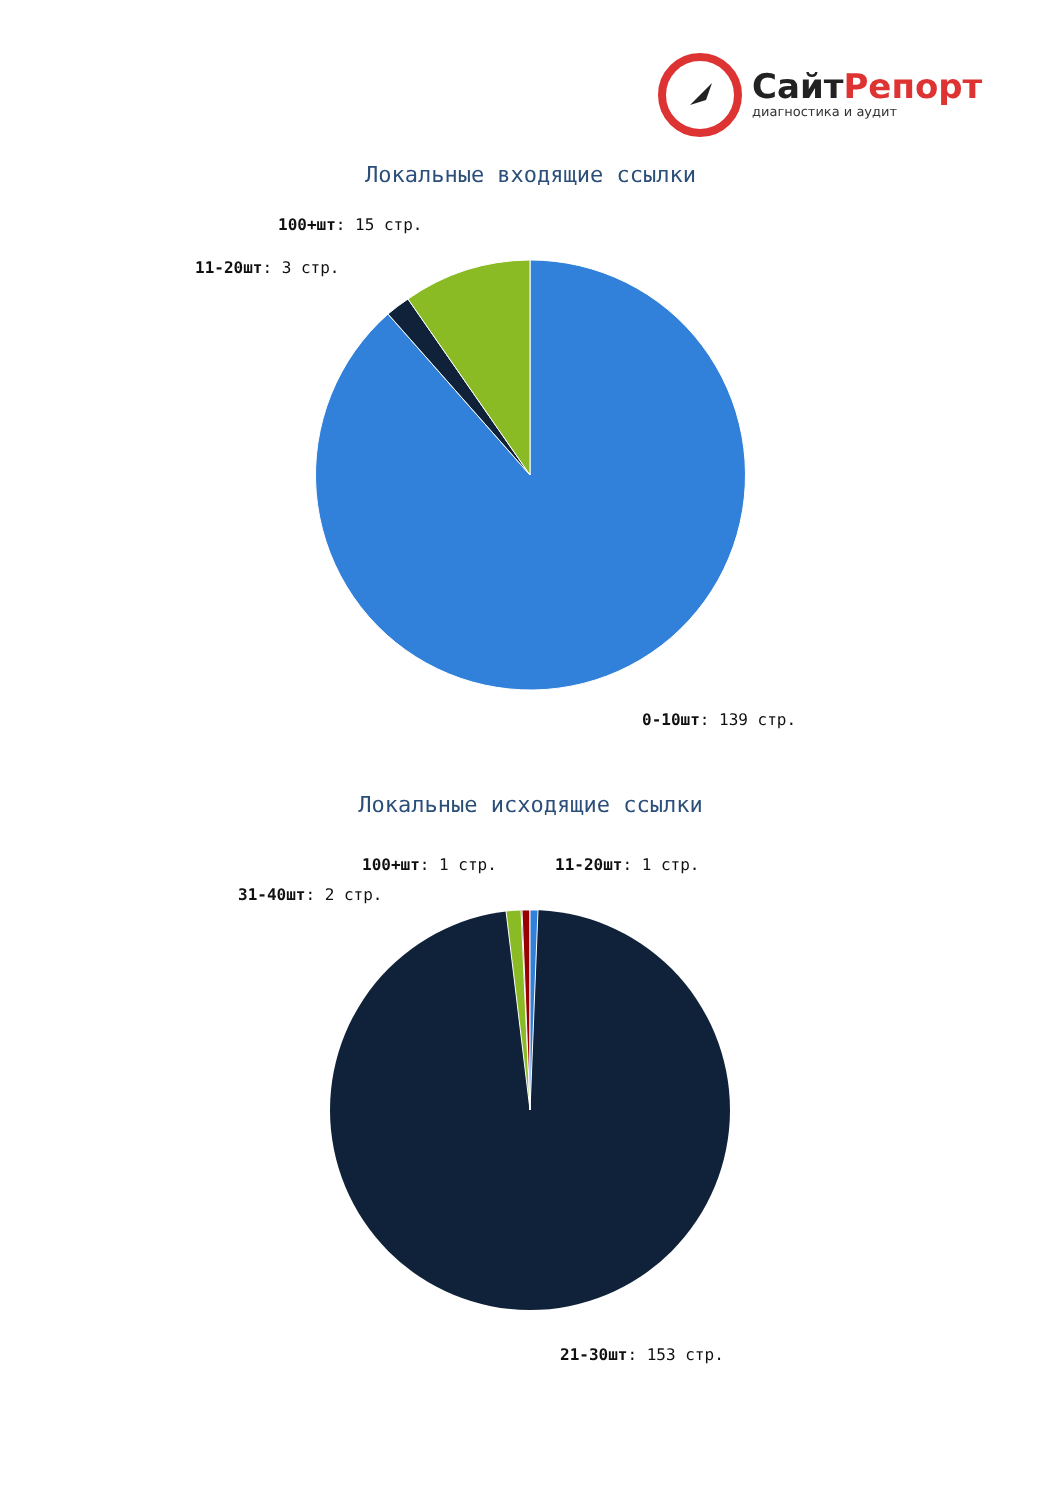СайтРепорт
диагностика и аудит
Локальные входящие ссылки
100+шт: 15 стр.
11-20шт: 3 стр.
0-10шт: 139 стр.
Локальные исходящие ссылки
100+шт: 1 стр. 11-20шт: 1 стр.
31-40шт: 2 стр.
21-30шт: 153 стр.